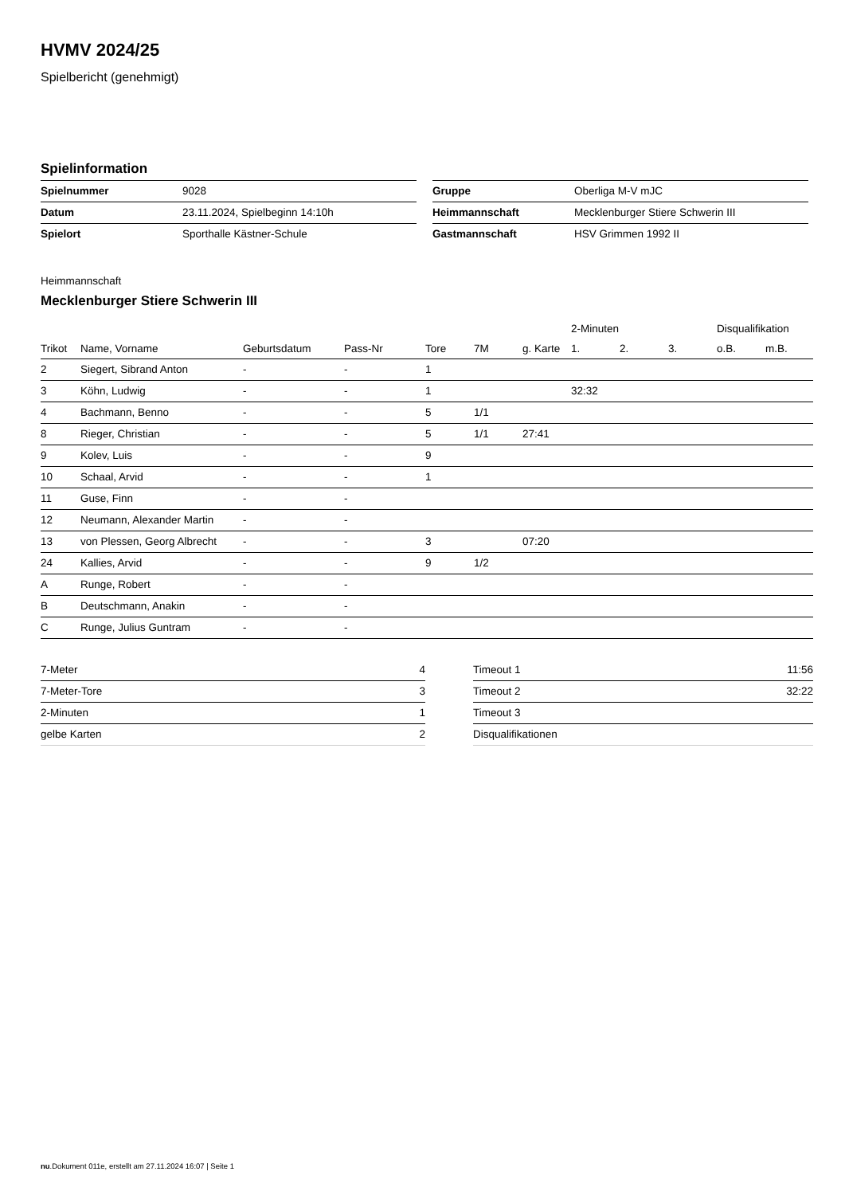HVMV 2024/25
Spielbericht (genehmigt)
Spielinformation
| Spielnummer | 9028 |
| Datum | 23.11.2024, Spielbeginn 14:10h |
| Spielort | Sporthalle Kästner-Schule |
| Gruppe | Oberliga M-V mJC |
| Heimmannschaft | Mecklenburger Stiere Schwerin III |
| Gastmannschaft | HSV Grimmen 1992 II |
Heimmannschaft
Mecklenburger Stiere Schwerin III
| | | | | | | | 2-Minuten | | | Disqualifikation | |
| --- | --- | --- | --- | --- | --- | --- | --- | --- | --- | --- | --- |
| Trikot | Name, Vorname | Geburtsdatum | Pass-Nr | Tore | 7M | g. Karte | 1. | 2. | 3. | o.B. | m.B. |
| 2 | Siegert, Sibrand Anton | - | - | 1 | | | | | | | |
| 3 | Köhn, Ludwig | - | - | 1 | | | 32:32 | | | | |
| 4 | Bachmann, Benno | - | - | 5 | 1/1 | | | | | | |
| 8 | Rieger, Christian | - | - | 5 | 1/1 | 27:41 | | | | | |
| 9 | Kolev, Luis | - | - | 9 | | | | | | | |
| 10 | Schaal, Arvid | - | - | 1 | | | | | | | |
| 11 | Guse, Finn | - | - | | | | | | | | |
| 12 | Neumann, Alexander Martin | - | - | | | | | | | | |
| 13 | von Plessen, Georg Albrecht | - | - | 3 | | 07:20 | | | | | |
| 24 | Kallies, Arvid | - | - | 9 | 1/2 | | | | | | |
| A | Runge, Robert | - | - | | | | | | | | |
| B | Deutschmann, Anakin | - | - | | | | | | | | |
| C | Runge, Julius Guntram | - | - | | | | | | | | |
| 7-Meter | 4 |
| 7-Meter-Tore | 3 |
| 2-Minuten | 1 |
| gelbe Karten | 2 |
| Timeout 1 | 11:56 |
| Timeout 2 | 32:22 |
| Timeout 3 | |
| Disqualifikationen | |
nu.Dokument 011e, erstellt am 27.11.2024 16:07 | Seite 1